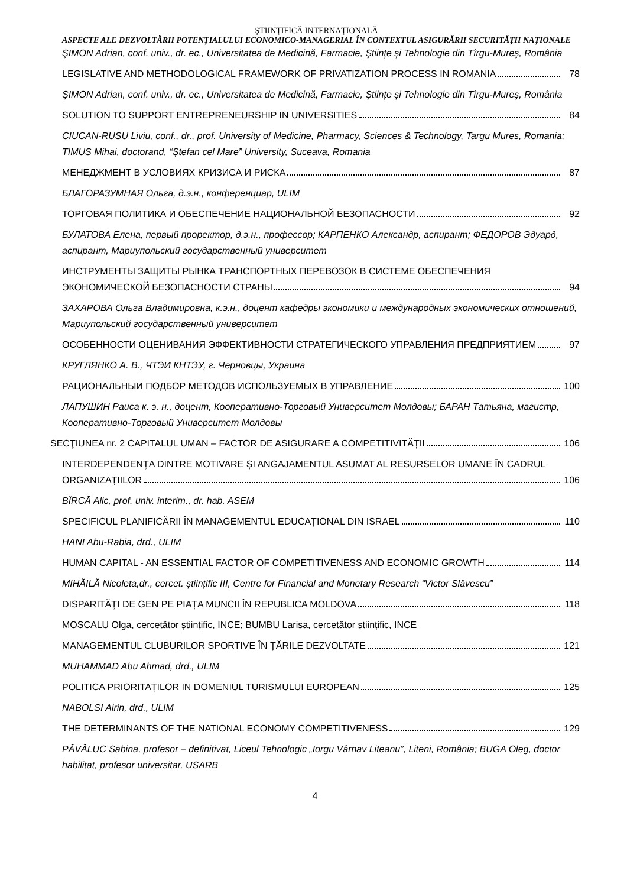ŞTIINŢIFICĂ INTERNAŢIONALĂ
ASPECTE ALE DEZVOLTĂRII POTENȚIALULUI ECONOMICO-MANAGERIAL ÎN CONTEXTUL ASIGURĂRII SECURITĂȚII NAȚIONALE
ŞIMON Adrian, conf. univ., dr. ec., Universitatea de Medicină, Farmacie, Ştiințe și Tehnologie din Tîrgu-Mureş, România
LEGISLATIVE AND METHODOLOGICAL FRAMEWORK OF PRIVATIZATION PROCESS IN ROMANIA 78
ŞIMON Adrian, conf. univ., dr. ec., Universitatea de Medicină, Farmacie, Ştiințe și Tehnologie din Tîrgu-Mureş, România
SOLUTION TO SUPPORT ENTREPRENEURSHIP IN UNIVERSITIES 84
CIUCAN-RUSU Liviu, conf., dr., prof. University of Medicine, Pharmacy, Sciences & Technology, Targu Mures, Romania; TIMUS Mihai, doctorand, “Ștefan cel Mare” University, Suceava, Romania
МЕНЕДЖМЕНТ В УСЛОВИЯХ КРИЗИСА И РИСКА 87
БЛАГОРАЗУМНАЯ Ольга, д.э.н., конференциар, ULIM
ТОРГОВАЯ ПОЛИТИКА И ОБЕСПЕЧЕНИЕ НАЦИОНАЛЬНОЙ БЕЗОПАСНОСТИ 92
БУЛАТОВА Елена, первый проректор, д.э.н., профессор; КАРПЕНКО Александр, аспирант; ФЕДОРОВ Эдуард, аспирант, Мариупольский государственный университет
ИНСТРУМЕНТЫ ЗАЩИТЫ РЫНКА ТРАНСПОРТНЫХ ПЕРЕВОЗОК В СИСТЕМЕ ОБЕСПЕЧЕНИЯ
ЭКОНОМИЧЕСКОЙ БЕЗОПАСНОСТИ СТРАНЫ 94
ЗАХАРОВА Ольга Владимировна, к.э.н., доцент кафедры экономики и международных экономических отношений, Мариупольский государственный университет
ОСОБЕННОСТИ ОЦЕНИВАНИЯ ЭФФЕКТИВНОСТИ СТРАТЕГИЧЕСКОГО УПРАВЛЕНИЯ ПРЕДПРИЯТИЕМ 97
КРУГЛЯНКО А. В., ЧТЭИ КНТЭУ, г. Черновцы, Украина
РАЦИОНАЛЬНЫИ ПОДБОР МЕТОДОВ ИСПОЛЬЗУЕМЫХ В УПРАВЛЕНИЕ 100
ЛАПУШИН Раиса к. э. н., доцент, Кооперативно-Торговый Университет Молдовы; БАРАН Татьяна, магистр, Кооперативно-Торговый Университет Молдовы
SECŢIUNEA nr. 2 CAPITALUL UMAN – FACTOR DE ASIGURARE A COMPETITIVITĂȚII 106
INTERDEPENDENȚA DINTRE MOTIVARE ȘI ANGAJAMENTUL ASUMAT AL RESURSELOR UMANE ÎN CADRUL
ORGANIZAȚIILOR 106
BÎRCĂ Alic, prof. univ. interim., dr. hab. ASEM
SPECIFICUL PLANIFICĂRII ÎN MANAGEMENTUL EDUCAȚIONAL DIN ISRAEL 110
HANI Abu-Rabia, drd., ULIM
HUMAN CAPITAL - AN ESSENTIAL FACTOR OF COMPETITIVENESS AND ECONOMIC GROWTH 114
MIHĂILĂ Nicoleta,dr., cercet. științific III, Centre for Financial and Monetary Research “Victor Slăvescu”
DISPARITĂȚI DE GEN PE PIAȚA MUNCII ÎN REPUBLICA MOLDOVA 118
MOSCALU Olga, cercetător științific, INCE; BUMBU Larisa, cercetător științific, INCE
MANAGEMENTUL CLUBURILOR SPORTIVE ÎN ȚĂRILE DEZVOLTATE 121
MUHAMMAD Abu Ahmad, drd., ULIM
POLITICA PRIORITAȚILOR IN DOMENIUL TURISMULUI EUROPEAN 125
NABOLSI Airin, drd., ULIM
THE DETERMINANTS OF THE NATIONAL ECONOMY COMPETITIVENESS 129
PĂVĂLUC Sabina, profesor – definitivat, Liceul Tehnologic „Iorgu Vârnav Liteanu”, Liteni, România; BUGA Oleg, doctor habilitat, profesor universitar, USARB
4